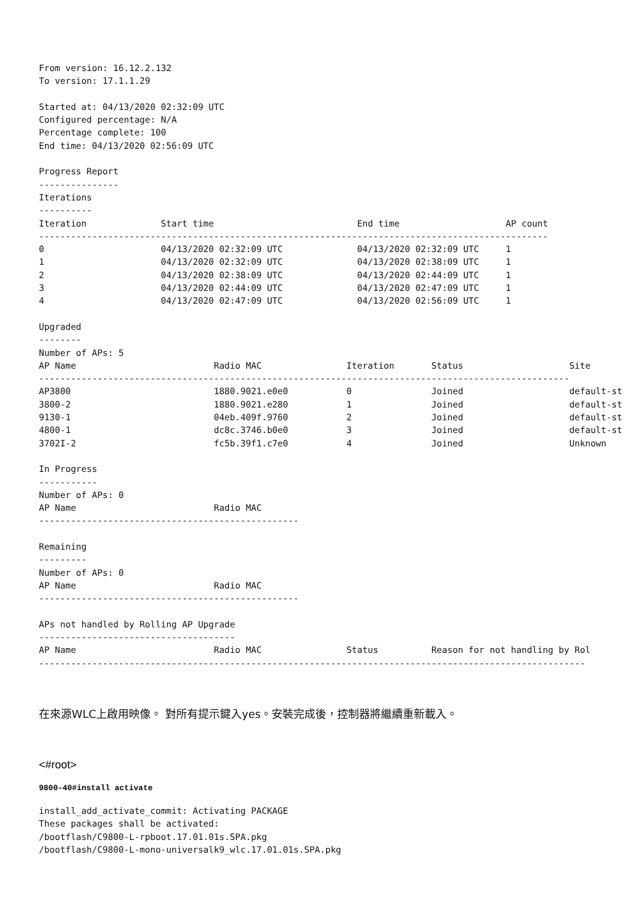From version: 16.12.2.132
To version: 17.1.1.29

Started at: 04/13/2020 02:32:09 UTC
Configured percentage: N/A
Percentage complete: 100
End time: 04/13/2020 02:56:09 UTC

Progress Report
---------------
Iterations
----------
Iteration              Start time                           End time                    AP count
------------------------------------------------------------------------------------------------
0                      04/13/2020 02:32:09 UTC              04/13/2020 02:32:09 UTC     1
1                      04/13/2020 02:32:09 UTC              04/13/2020 02:38:09 UTC     1
2                      04/13/2020 02:38:09 UTC              04/13/2020 02:44:09 UTC     1
3                      04/13/2020 02:44:09 UTC              04/13/2020 02:47:09 UTC     1
4                      04/13/2020 02:47:09 UTC              04/13/2020 02:56:09 UTC     1

Upgraded
--------
Number of APs: 5
AP Name                          Radio MAC                Iteration       Status                    Site
----------------------------------------------------------------------------------------------------
AP3800                           1880.9021.e0e0           0               Joined                    default-st
3800-2                           1880.9021.e280           1               Joined                    default-st
9130-1                           04eb.409f.9760           2               Joined                    default-st
4800-1                           dc8c.3746.b0e0           3               Joined                    default-st
3702I-2                          fc5b.39f1.c7e0           4               Joined                    Unknown

In Progress
-----------
Number of APs: 0
AP Name                          Radio MAC
-------------------------------------------------

Remaining
---------
Number of APs: 0
AP Name                          Radio MAC
-------------------------------------------------

APs not handled by Rolling AP Upgrade
-------------------------------------
AP Name                          Radio MAC                Status          Reason for not handling by Rol
-------------------------------------------------------------------------------------------------------
在來源WLC上啟用映像。 對所有提示鍵入yes。安裝完成後，控制器將繼續重新載入。
<#root>
9800-40#install activate
install_add_activate_commit: Activating PACKAGE
These packages shall be activated:
/bootflash/C9800-L-rpboot.17.01.01s.SPA.pkg
/bootflash/C9800-L-mono-universalk9_wlc.17.01.01s.SPA.pkg